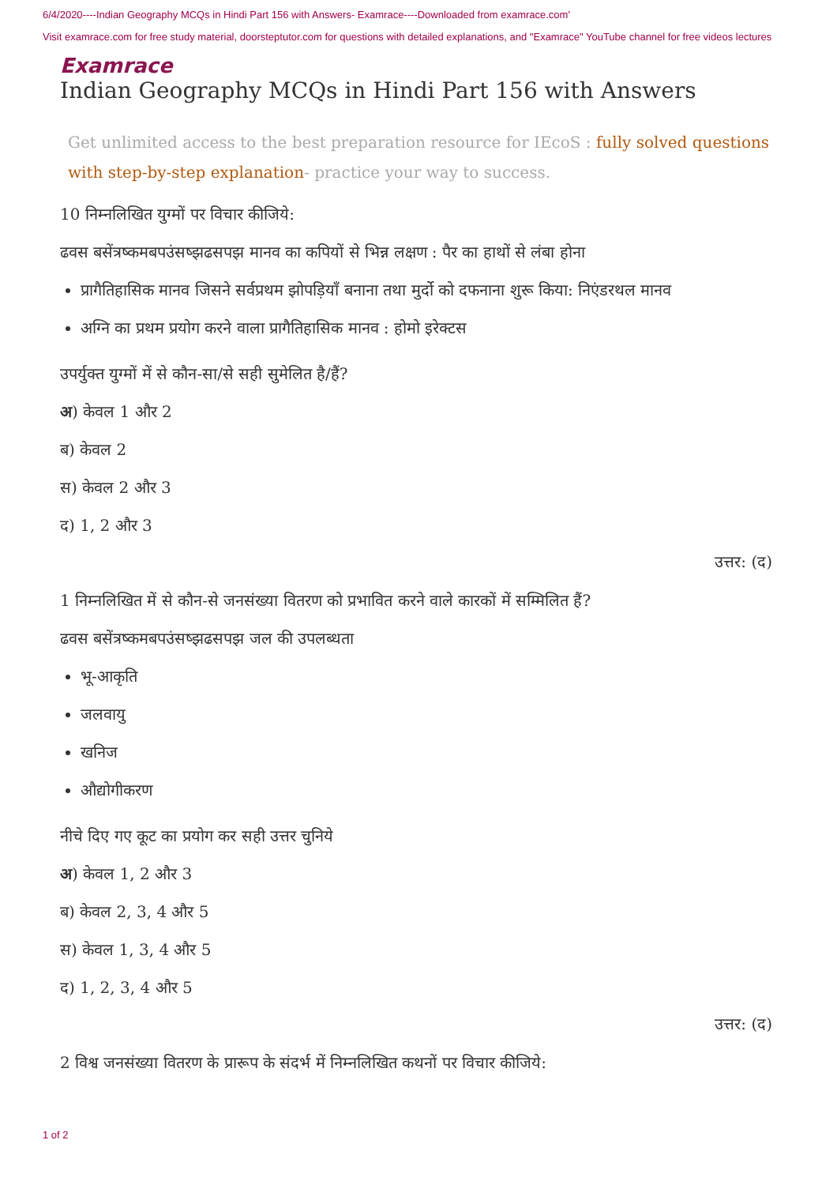6/4/2020----Indian Geography MCQs in Hindi Part 156 with Answers- Examrace----Downloaded from examrace.com'
Visit examrace.com for free study material, doorsteptutor.com for questions with detailed explanations, and "Examrace" YouTube channel for free videos lectures
Examrace
Indian Geography MCQs in Hindi Part 156 with Answers
Get unlimited access to the best preparation resource for IEcoS : fully solved questions with step-by-step explanation- practice your way to success.
10 निम्नलिखित युग्मों पर विचार कीजिये:
ढवस बसेंत्रष्कमबपउंसष्झढसपझ मानव का कपियों से भिन्न लक्षण : पैर का हाथों से लंबा होना
प्रागैतिहासिक मानव जिसने सर्वप्रथम झोपड़ियाँ बनाना तथा मुर्दो को दफनाना शुरू किया: निएंडरथल मानव
अग्नि का प्रथम प्रयोग करने वाला प्रागैतिहासिक मानव : होमो इरेक्टस
उपर्युक्त युग्मों में से कौन-सा/से सही सुमेलित है/हैं?
अ) केवल 1 और 2
ब) केवल 2
स) केवल 2 और 3
द) 1, 2 और 3
उत्तर: (द)
1 निम्नलिखित में से कौन-से जनसंख्या वितरण को प्रभावित करने वाले कारकों में सम्मिलित हैं?
ढवस बसेंत्रष्कमबपउंसष्झढसपझ जल की उपलब्धता
भू-आकृति
जलवायु
खनिज
औद्योगीकरण
नीचे दिए गए कूट का प्रयोग कर सही उत्तर चुनिये
अ) केवल 1, 2 और 3
ब) केवल 2, 3, 4 और 5
स) केवल 1, 3, 4 और 5
द) 1, 2, 3, 4 और 5
उत्तर: (द)
2 विश्व जनसंख्या वितरण के प्रारूप के संदर्भ में निम्नलिखित कथनों पर विचार कीजिये:
1 of 2